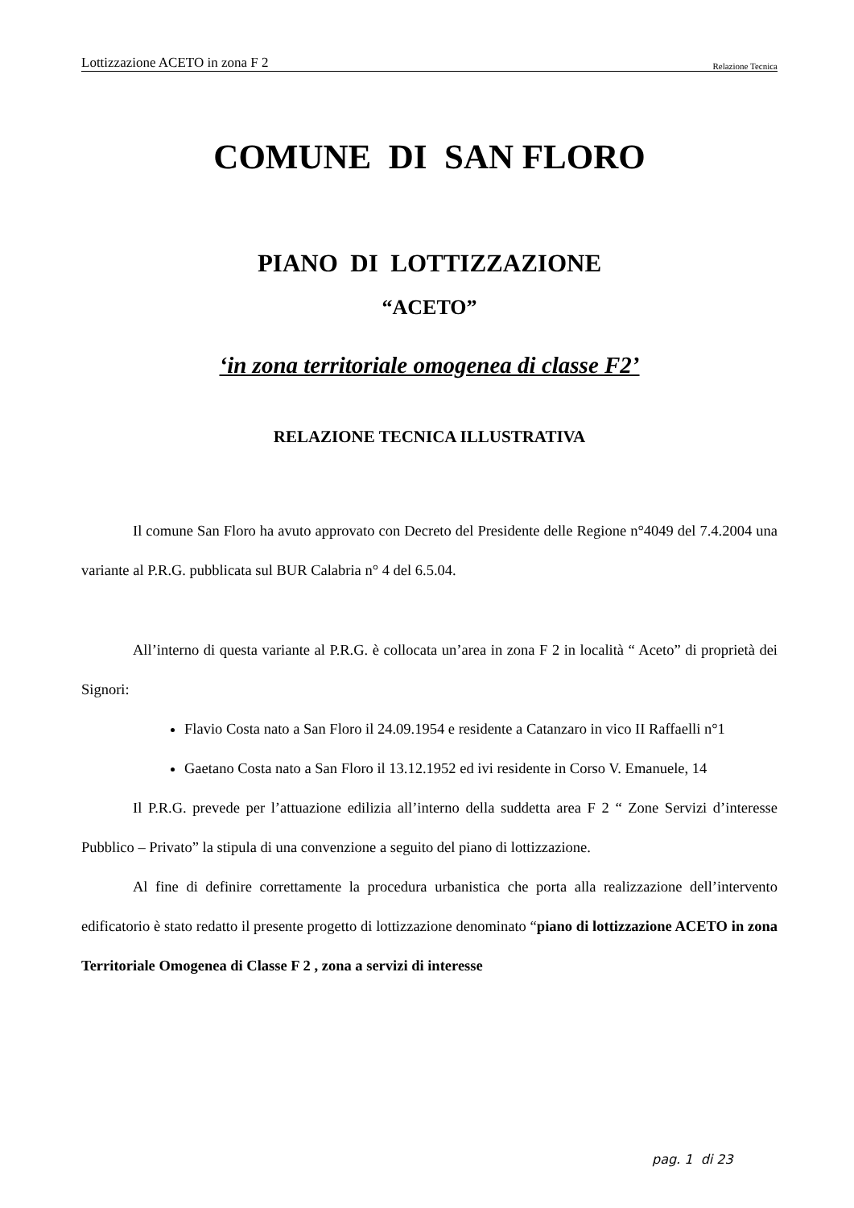Lottizzazione ACETO in zona F 2 Relazione Tecnica
COMUNE DI SAN FLORO
PIANO DI LOTTIZZAZIONE
“ACETO”
‘in zona territoriale omogenea di classe F2’
RELAZIONE TECNICA ILLUSTRATIVA
Il comune San Floro ha avuto approvato con Decreto del Presidente delle Regione n°4049 del 7.4.2004 una variante al P.R.G. pubblicata sul BUR Calabria n° 4 del 6.5.04.
All’interno di questa variante al P.R.G. è collocata un’area in zona F 2 in località “ Aceto” di proprietà dei Signori:
Flavio Costa nato a San Floro il 24.09.1954 e residente a Catanzaro in vico II Raffaelli n°1
Gaetano Costa nato a San Floro il 13.12.1952 ed ivi residente in Corso V. Emanuele, 14
Il P.R.G. prevede per l’attuazione edilizia all’interno della suddetta area F 2 “ Zone Servizi d’interesse Pubblico – Privato” la stipula di una convenzione a seguito del piano di lottizzazione.
Al fine di definire correttamente la procedura urbanistica che porta alla realizzazione dell’intervento edificatorio è stato redatto il presente progetto di lottizzazione denominato “piano di lottizzazione ACETO in zona Territoriale Omogenea di Classe F 2 , zona a servizi di interesse
pag. 1 di 23